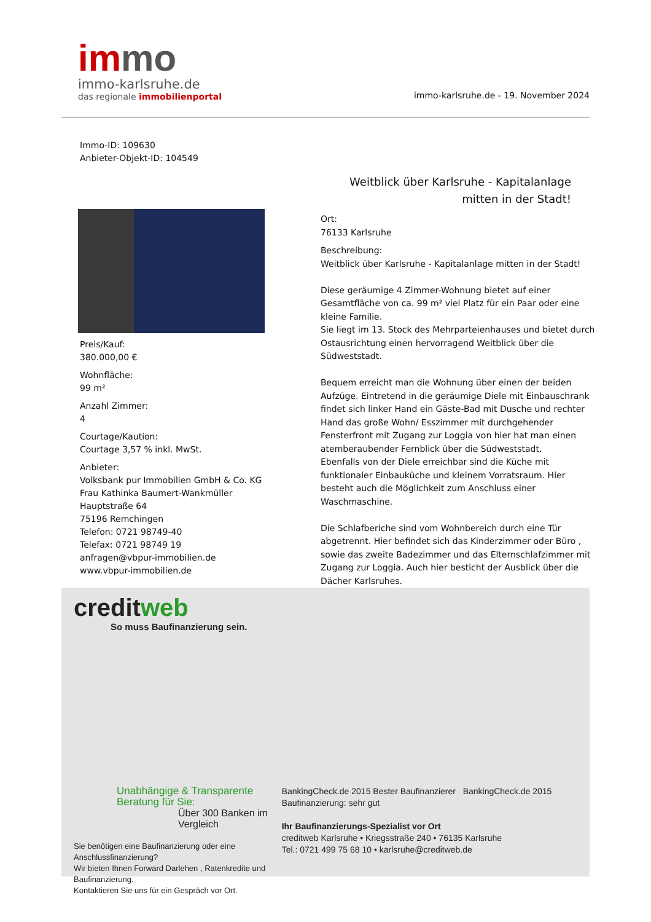immo
immo-karlsruhe.de
das regionale immobilienportal
immo-karlsruhe.de - 19. November 2024
Immo-ID: 109630
Anbieter-Objekt-ID: 104549
Weitblick über Karlsruhe - Kapitalanlage
mitten in der Stadt!
Preis/Kauf:
380.000,00 €
Wohnfläche:
99 m²
Anzahl Zimmer:
4
Courtage/Kaution:
Courtage 3,57 % inkl. MwSt.
Anbieter:
Volksbank pur Immobilien GmbH & Co. KG
Frau Kathinka Baumert-Wankmüller
Hauptstraße 64
75196 Remchingen
Telefon: 0721 98749-40
Telefax: 0721 98749 19
anfragen@vbpur-immobilien.de
www.vbpur-immobilien.de
Ort:
76133 Karlsruhe
Beschreibung:
Weitblick über Karlsruhe - Kapitalanlage mitten in der Stadt!
Diese geräumige 4 Zimmer-Wohnung bietet auf einer Gesamtfläche von ca. 99 m² viel Platz für ein Paar oder eine kleine Familie.
Sie liegt im 13. Stock des Mehrparteienhauses und bietet durch Ostausrichtung einen hervorragend Weitblick über die Südweststadt.
Bequem erreicht man die Wohnung über einen der beiden Aufzüge. Eintretend in die geräumige Diele mit Einbauschrank findet sich linker Hand ein Gäste-Bad mit Dusche und rechter Hand das große Wohn/ Esszimmer mit durchgehender Fensterfront mit Zugang zur Loggia von hier hat man einen atemberaubender Fernblick über die Südweststadt.
Ebenfalls von der Diele erreichbar sind die Küche mit funktionaler Einbauküche und kleinem Vorratsraum. Hier besteht auch die Möglichkeit zum Anschluss einer Waschmaschine.
Die Schlafberiche sind vom Wohnbereich durch eine Tür abgetrennt. Hier befindet sich das Kinderzimmer oder Büro , sowie das zweite Badezimmer und das Elternschlafzimmer mit Zugang zur Loggia. Auch hier besticht der Ausblick über die Dächer Karlsruhes.
creditweb
So muss Baufinanzierung sein.
Unabhängige & Transparente Beratung für Sie:
Über 300 Banken im Vergleich
Sie benötigen eine Baufinanzierung oder eine Anschlussfinanzierung?
Wir bieten Ihnen Forward Darlehen , Ratenkredite und Baufinanzierung.
Kontaktieren Sie uns für ein Gespräch vor Ort.
BankingCheck.de 2015 Bester Baufinanzierer BankingCheck.de 2015 Baufinanzierung: sehr gut
Ihr Baufinanzierungs-Spezialist vor Ort
creditweb Karlsruhe • Kriegsstraße 240 • 76135 Karlsruhe
Tel.: 0721 499 75 68 10 • karlsruhe@creditweb.de